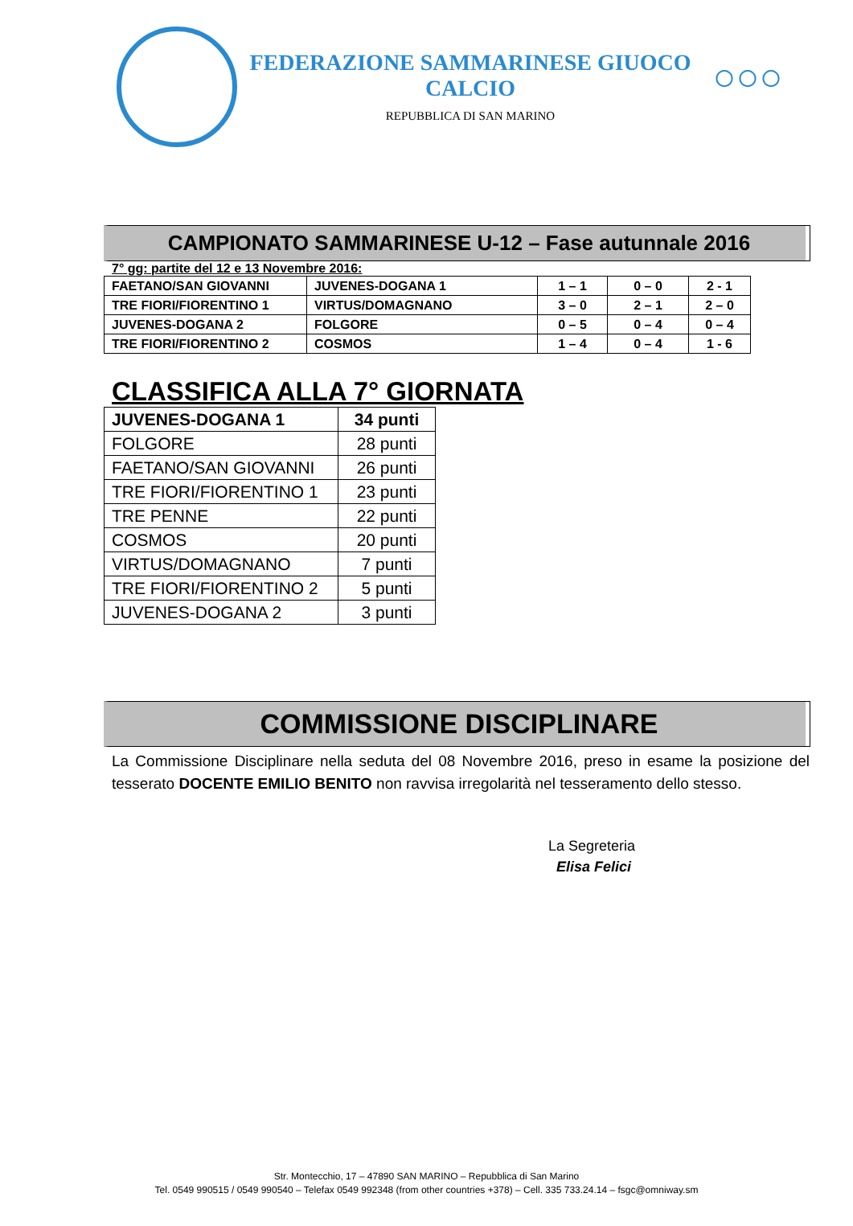FEDERAZIONE SAMMARINESE GIUOCO CALCIO
REPUBBLICA DI SAN MARINO
○○○
CAMPIONATO SAMMARINESE U-12 – Fase autunnale 2016
7° gg: partite del 12 e 13 Novembre 2016:
| FAETANO/SAN GIOVANNI | JUVENES-DOGANA 1 | 1 – 1 | 0 – 0 | 2 - 1 |
| TRE FIORI/FIORENTINO 1 | VIRTUS/DOMAGNANO | 3 – 0 | 2 – 1 | 2 – 0 |
| JUVENES-DOGANA 2 | FOLGORE | 0 – 5 | 0 – 4 | 0 – 4 |
| TRE FIORI/FIORENTINO 2 | COSMOS | 1 – 4 | 0 – 4 | 1 - 6 |
CLASSIFICA ALLA 7° GIORNATA
| JUVENES-DOGANA 1 | 34 punti |
| FOLGORE | 28 punti |
| FAETANO/SAN GIOVANNI | 26 punti |
| TRE FIORI/FIORENTINO 1 | 23 punti |
| TRE PENNE | 22 punti |
| COSMOS | 20 punti |
| VIRTUS/DOMAGNANO | 7 punti |
| TRE FIORI/FIORENTINO 2 | 5 punti |
| JUVENES-DOGANA 2 | 3 punti |
COMMISSIONE DISCIPLINARE
La Commissione Disciplinare nella seduta del 08 Novembre 2016, preso in esame la posizione del tesserato DOCENTE EMILIO BENITO non ravvisa irregolarità nel tesseramento dello stesso.
La Segreteria
Elisa Felici
Str. Montecchio, 17 – 47890 SAN MARINO – Repubblica di San Marino
Tel. 0549 990515 / 0549 990540 – Telefax 0549 992348 (from other countries +378) – Cell. 335 733.24.14 – fsgc@omniway.sm